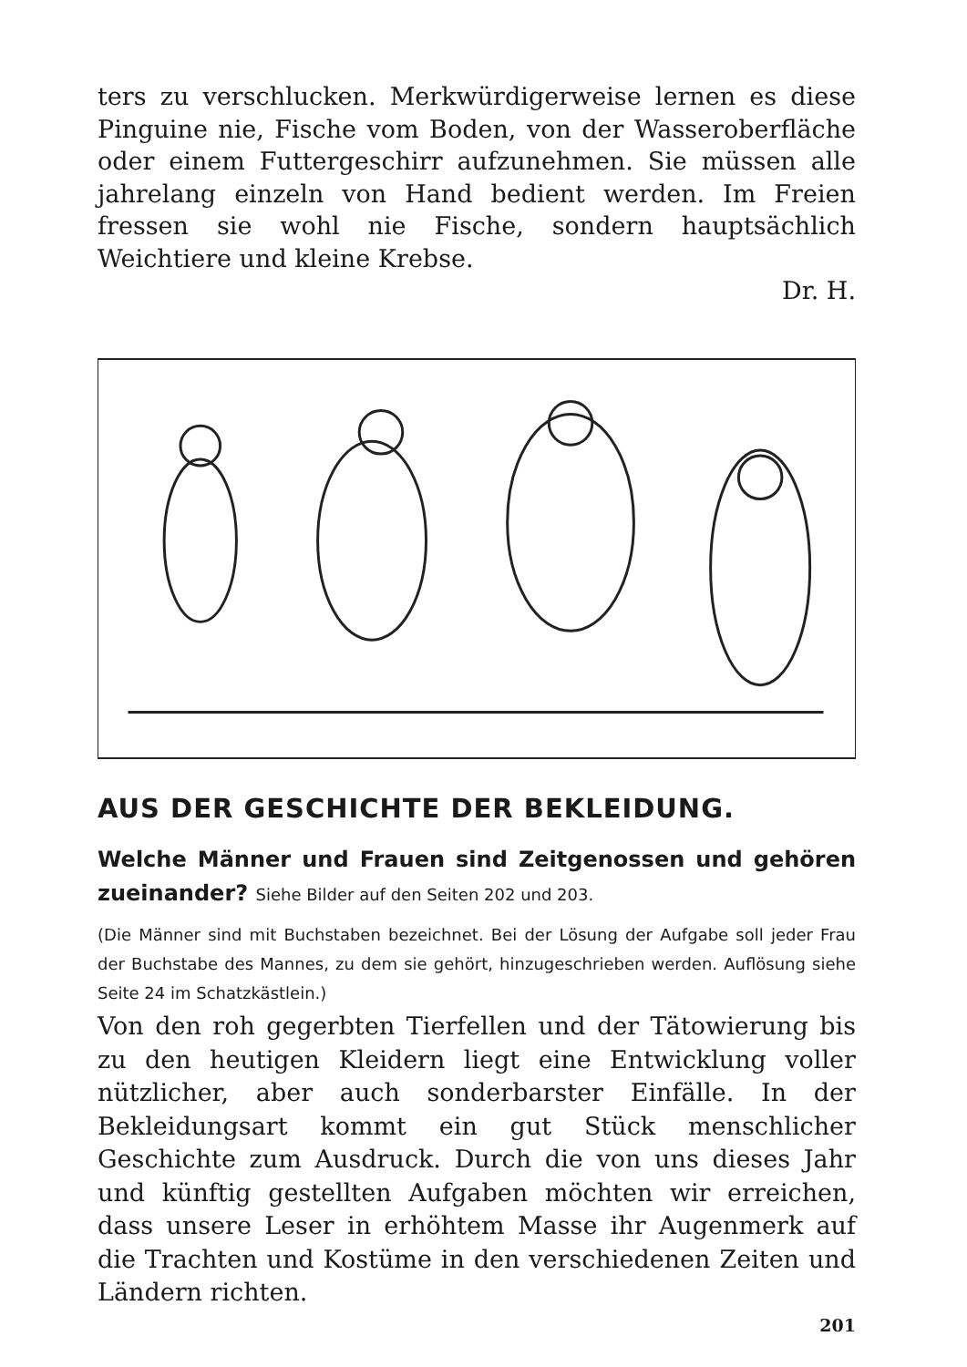ters zu verschlucken. Merkwürdigerweise lernen es diese Pinguine nie, Fische vom Boden, von der Wasseroberfläche oder einem Futtergeschirr aufzunehmen. Sie müssen alle jahrelang einzeln von Hand bedient werden. Im Freien fressen sie wohl nie Fische, sondern hauptsächlich Weichtiere und kleine Krebse.
Dr. H.
AUS DER GESCHICHTE DER BEKLEIDUNG.
Welche Männer und Frauen sind Zeitgenossen und gehören zueinander? Siehe Bilder auf den Seiten 202 und 203.
(Die Männer sind mit Buchstaben bezeichnet. Bei der Lösung der Aufgabe soll jeder Frau der Buchstabe des Mannes, zu dem sie gehört, hinzugeschrieben werden. Auflösung siehe Seite 24 im Schatzkästlein.)
Von den roh gegerbten Tierfellen und der Tätowierung bis zu den heutigen Kleidern liegt eine Entwicklung voller nützlicher, aber auch sonderbarster Einfälle. In der Bekleidungsart kommt ein gut Stück menschlicher Geschichte zum Ausdruck. Durch die von uns dieses Jahr und künftig gestellten Aufgaben möchten wir erreichen, dass unsere Leser in erhöhtem Masse ihr Augenmerk auf die Trachten und Kostüme in den verschiedenen Zeiten und Ländern richten.
201